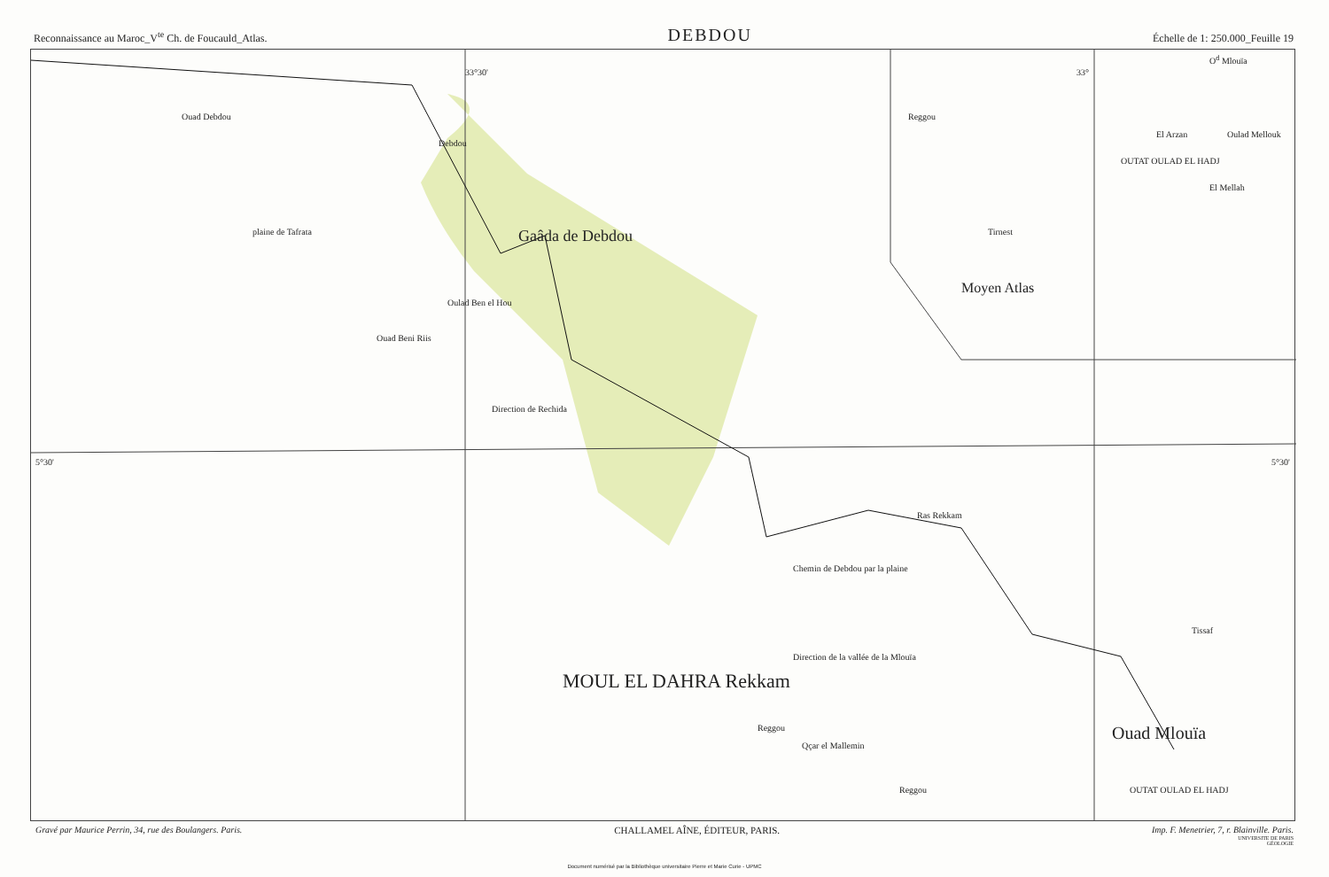Reconnaissance au Maroc_V<sup>te</sup> Ch. de Foucauld_Atlas.
DEBDOU
Échelle de 1: 250.000_Feuille 19
Ouad Debdou
Debdou
Oulad Ben el Hou
Ouad Beni Riis
plaine de Tafrata
Direction de Rechida
Chemin de Debdou par la plaine
Ras Rekkam
Tissaf
Ouad Mlouïa
Direction de la vallée de la Mlouïa
Reggou
Qçar el Mallemin
Reggou OUTAT OULAD EL HADJ
OUTAT OULAD EL HADJ
O<sup>d</sup> Mlouïa
Tirnest
Reggou
Moyen Atlas
Gaâda de Debdou
MOUL EL DAHRA Rekkam
El Arzan Oulad Mellouk
El Mellah
33°30' 33°
5°30' 5°30'
Gravé par Maurice Perrin, 34, rue des Boulangers. Paris.
CHALLAMEL AÎNE, ÉDITEUR, PARIS.
Imp. F. Menetrier, 7, r. Blainville. Paris.
UNIVERSITE DE PARIS
GÉOLOGIE
Document numérisé par la Bibliothèque universitaire Pierre et Marie Curie - UPMC